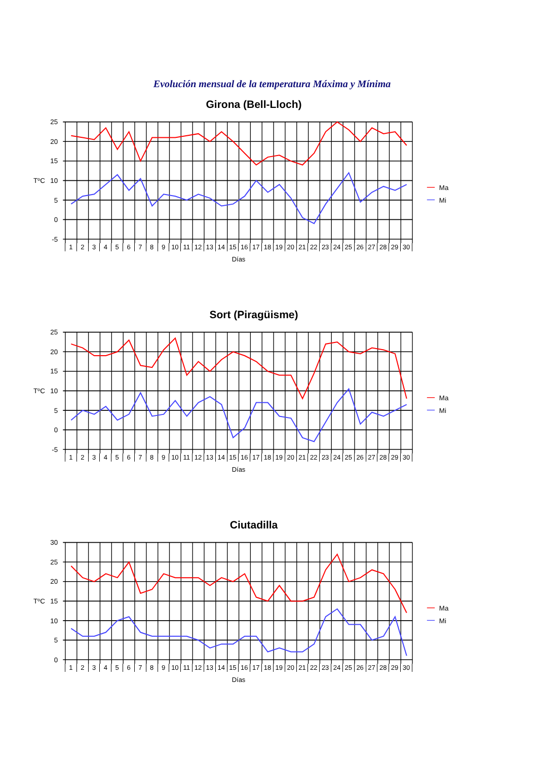Evolución mensual de la temperatura Máxima y Mínima
Girona (Bell-Lloch)
25
20
15
10
5
0
-5
TºC
Ma
Mi
123456789 10 11 12 13 14 15 16 17 18 19 20 21 22 23 24 25 26 27 28 29 30
Días
Sort (Piragüisme)
25
20
15
10
5
0
-5
TºC
Ma
Mi
123456789 10 11 12 13 14 15 16 17 18 19 20 21 22 23 24 25 26 27 28 29 30
Días
Ciutadilla
30
25
20
15
10
5
0
TºC
Ma
Mi
123456789 10 11 12 13 14 15 16 17 18 19 20 21 22 23 24 25 26 27 28 29 30
Días